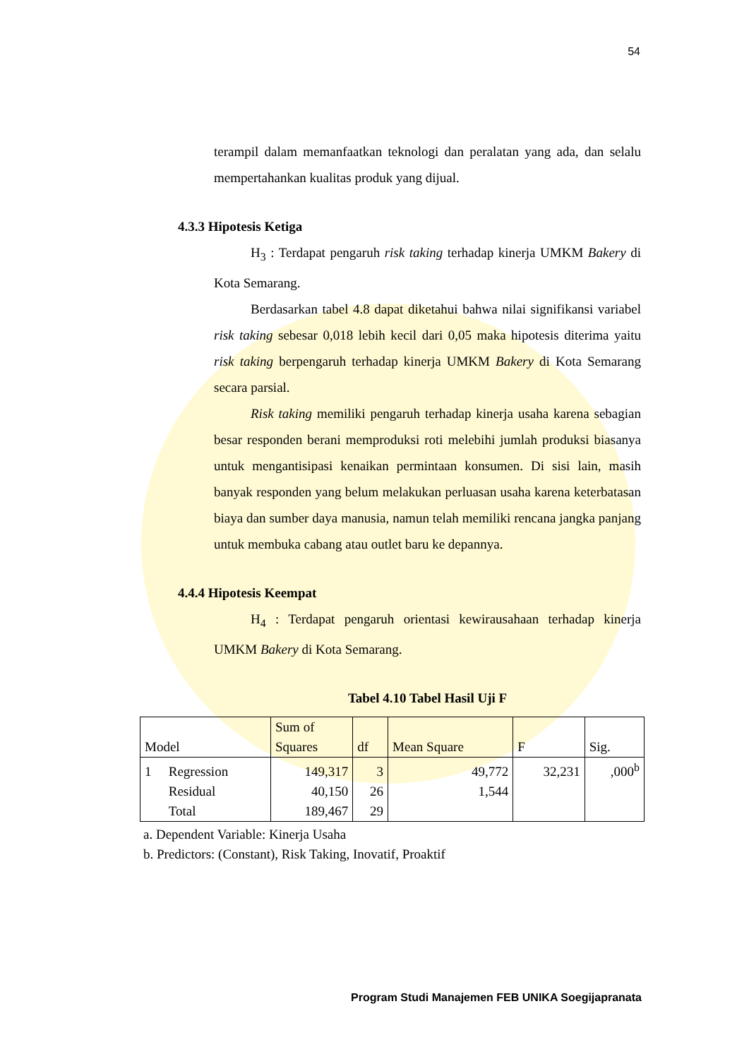54
terampil dalam memanfaatkan teknologi dan peralatan yang ada, dan selalu mempertahankan kualitas produk yang dijual.
4.3.3 Hipotesis Ketiga
H<sub>3</sub> : Terdapat pengaruh risk taking terhadap kinerja UMKM Bakery di Kota Semarang.
Berdasarkan tabel 4.8 dapat diketahui bahwa nilai signifikansi variabel risk taking sebesar 0,018 lebih kecil dari 0,05 maka hipotesis diterima yaitu risk taking berpengaruh terhadap kinerja UMKM Bakery di Kota Semarang secara parsial.
Risk taking memiliki pengaruh terhadap kinerja usaha karena sebagian besar responden berani memproduksi roti melebihi jumlah produksi biasanya untuk mengantisipasi kenaikan permintaan konsumen. Di sisi lain, masih banyak responden yang belum melakukan perluasan usaha karena keterbatasan biaya dan sumber daya manusia, namun telah memiliki rencana jangka panjang untuk membuka cabang atau outlet baru ke depannya.
4.4.4 Hipotesis Keempat
H<sub>4</sub> : Terdapat pengaruh orientasi kewirausahaan terhadap kinerja UMKM Bakery di Kota Semarang.
Tabel 4.10 Tabel Hasil Uji F
| Model | | Sum of Squares | df | Mean Square | F | Sig. |
| --- | --- | --- | --- | --- | --- | --- |
| 1 | Regression | 149,317 | 3 | 49,772 | 32,231 | ,000<sup>b</sup> |
| | Residual | 40,150 | 26 | 1,544 | | |
| | Total | 189,467 | 29 | | | |
a. Dependent Variable: Kinerja Usaha
b. Predictors: (Constant), Risk Taking, Inovatif, Proaktif
Program Studi Manajemen FEB UNIKA Soegijapranata